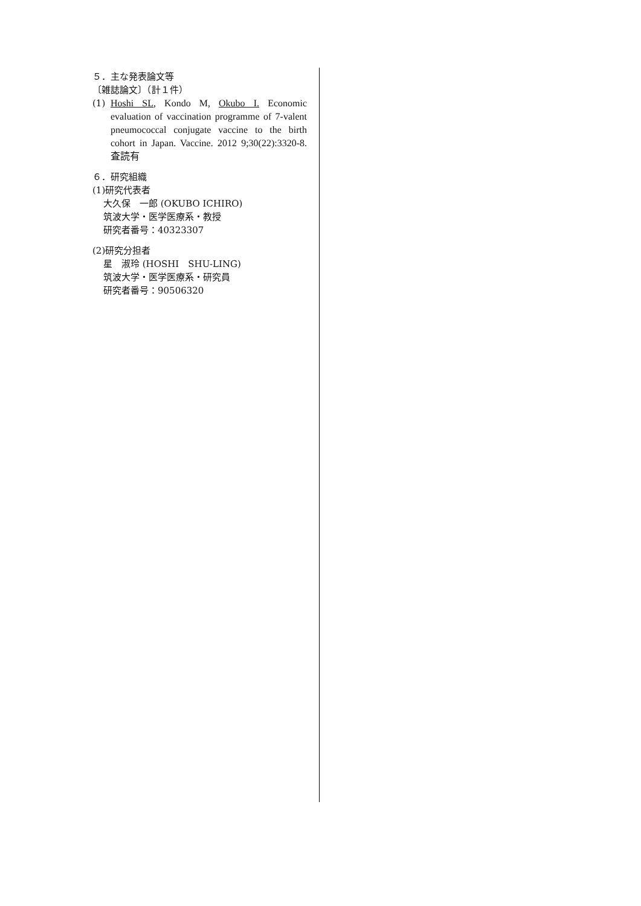５．主な発表論文等
〔雑誌論文〕（計１件）
(1) Hoshi SL, Kondo M, Okubo I. Economic evaluation of vaccination programme of 7-valent pneumococcal conjugate vaccine to the birth cohort in Japan. Vaccine. 2012 9;30(22):3320-8. 査読有
６．研究組織
(1)研究代表者
大久保　一郎 (OKUBO ICHIRO)
筑波大学・医学医療系・教授
研究者番号：40323307
(2)研究分担者
星　淑玲 (HOSHI　SHU-LING)
筑波大学・医学医療系・研究員
研究者番号：90506320